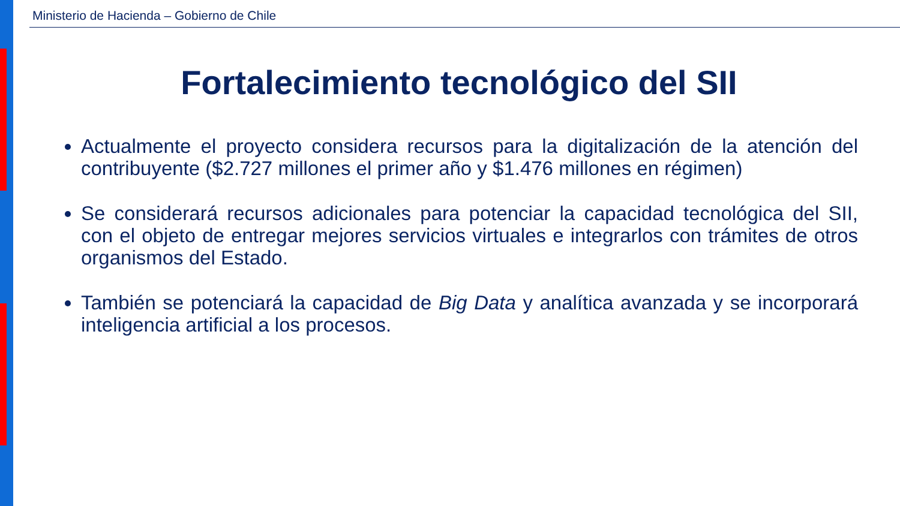Ministerio de Hacienda – Gobierno de Chile
Fortalecimiento tecnológico del SII
Actualmente el proyecto considera recursos para la digitalización de la atención del contribuyente ($2.727 millones el primer año y $1.476 millones en régimen)
Se considerará recursos adicionales para potenciar la capacidad tecnológica del SII, con el objeto de entregar mejores servicios virtuales e integrarlos con trámites de otros organismos del Estado.
También se potenciará la capacidad de Big Data y analítica avanzada y se incorporará inteligencia artificial a los procesos.